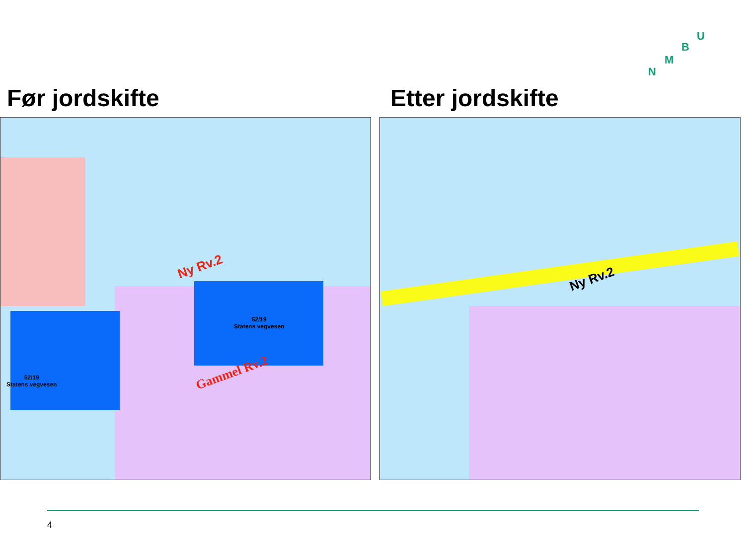U
B
M
N
Før jordskifte Etter jordskifte
52/19
Statens vegvesen
52/19
Statens vegvesen
Ny Rv.2
Gammel Rv.2
Ny Rv.2
4